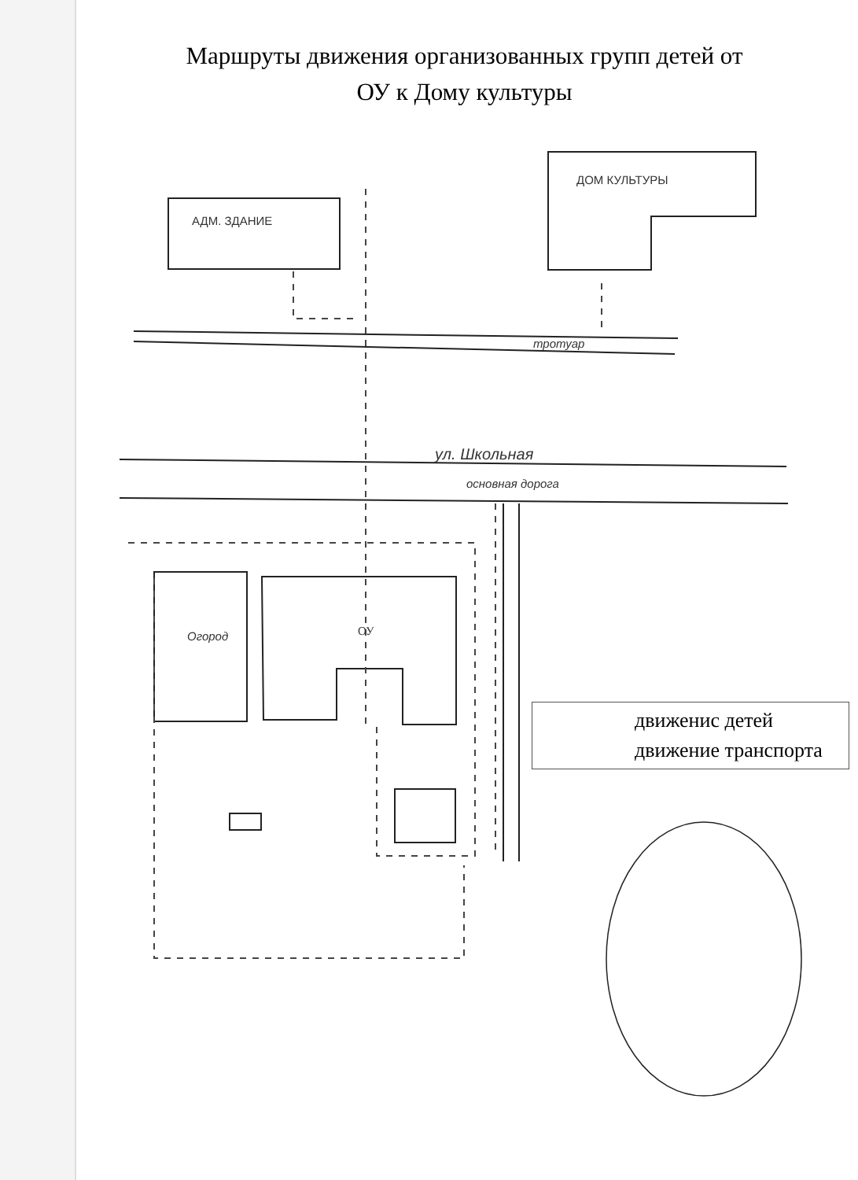Маршруты движения организованных групп детей от
ОУ к Дому культуры
АДМ. ЗДАНИЕ
ДОМ КУЛЬТУРЫ
тротуар
ул. Школьная
основная дорога
ОУ
Огород
движенис детей
движение транспорта